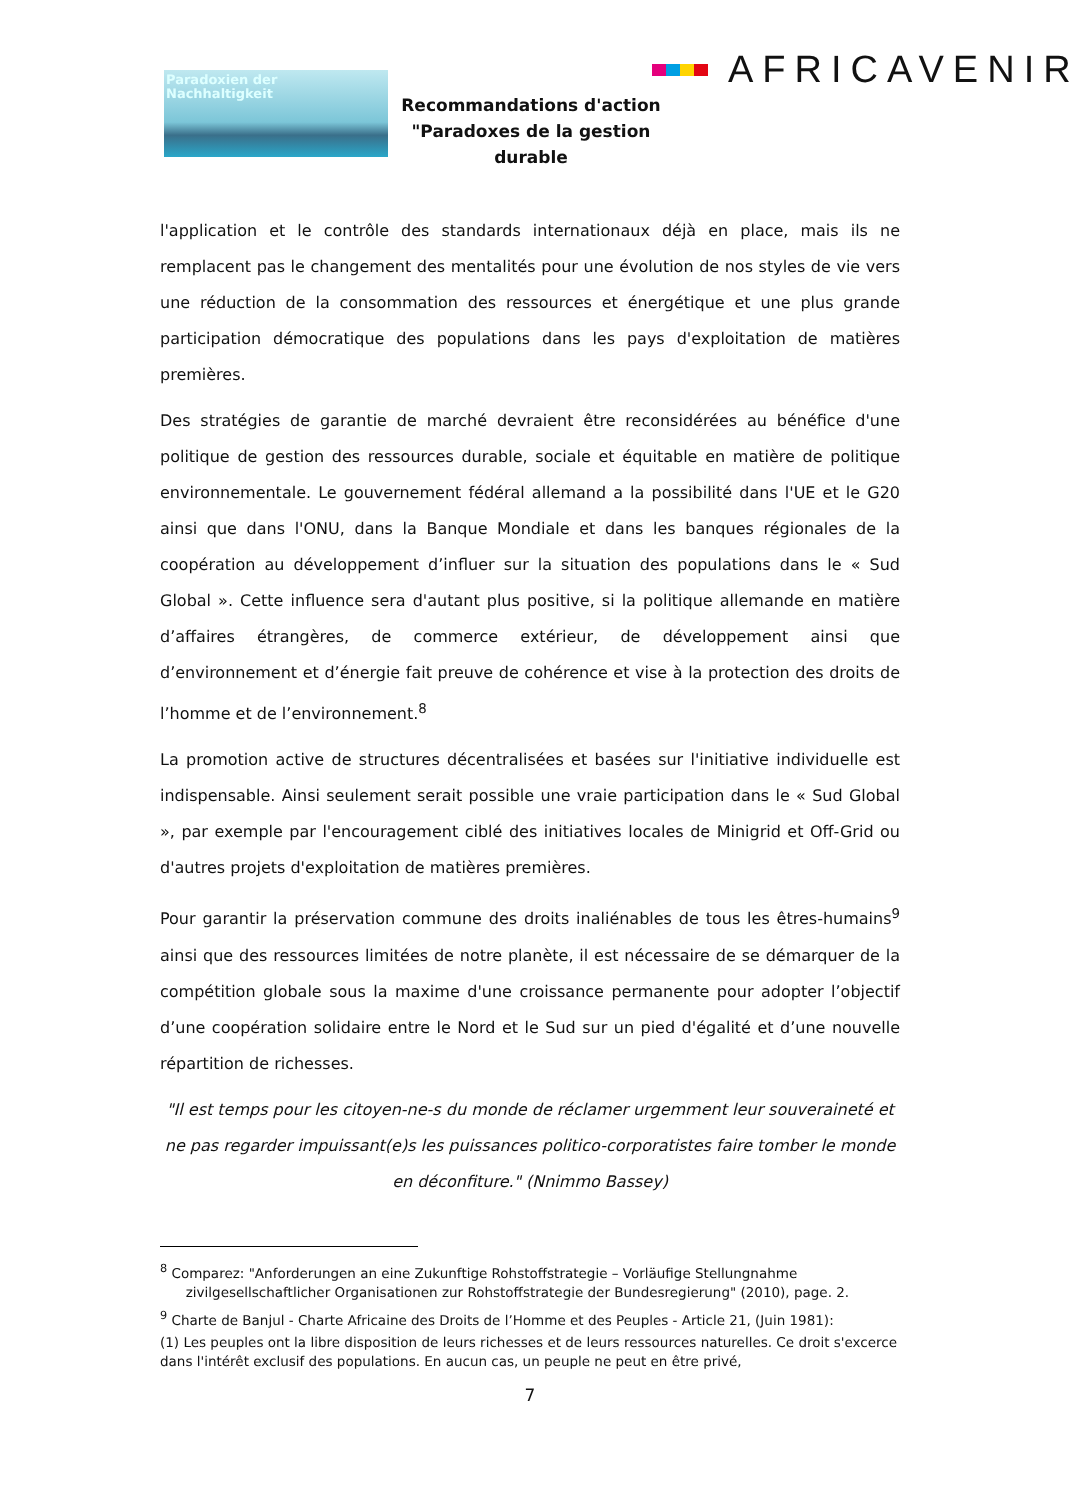Paradoxien der
Nachhaltigkeit
AFRICAVENIR
Recommandations d'action
"Paradoxes de la gestion durable
l'application et le contrôle des standards internationaux déjà en place, mais ils ne remplacent pas le changement des mentalités pour une évolution de nos styles de vie vers une réduction de la consommation des ressources et énergétique et une plus grande participation démocratique des populations dans les pays d'exploitation de matières premières.
Des stratégies de garantie de marché devraient être reconsidérées au bénéfice d'une politique de gestion des ressources durable, sociale et équitable en matière de politique environnementale. Le gouvernement fédéral allemand a la possibilité dans l'UE et le G20 ainsi que dans l'ONU, dans la Banque Mondiale et dans les banques régionales de la coopération au développement d’influer sur la situation des populations dans le « Sud Global ». Cette influence sera d'autant plus positive, si la politique allemande en matière d’affaires étrangères, de commerce extérieur, de développement ainsi que d’environnement et d’énergie fait preuve de cohérence et vise à la protection des droits de l’homme et de l’environnement.<sup>8</sup>
La promotion active de structures décentralisées et basées sur l'initiative individuelle est indispensable. Ainsi seulement serait possible une vraie participation dans le « Sud Global », par exemple par l'encouragement ciblé des initiatives locales de Minigrid et Off-Grid ou d'autres projets d'exploitation de matières premières.
Pour garantir la préservation commune des droits inaliénables de tous les êtres-humains<sup>9</sup> ainsi que des ressources limitées de notre planète, il est nécessaire de se démarquer de la compétition globale sous la maxime d'une croissance permanente pour adopter l’objectif d’une coopération solidaire entre le Nord et le Sud sur un pied d'égalité et d’une nouvelle répartition de richesses.
"Il est temps pour les citoyen-ne-s du monde de réclamer urgemment leur souveraineté et ne pas regarder impuissant(e)s les puissances politico-corporatistes faire tomber le monde en déconfiture." (Nnimmo Bassey)
<sup>8</sup> Comparez: "Anforderungen an eine Zukunftige Rohstoffstrategie – Vorläufige Stellungnahme
zivilgesellschaftlicher Organisationen zur Rohstoffstrategie der Bundesregierung" (2010), page. 2.
<sup>9</sup> Charte de Banjul - Charte Africaine des Droits de l’Homme et des Peuples - Article 21, (Juin 1981):
(1) Les peuples ont la libre disposition de leurs richesses et de leurs ressources naturelles. Ce droit s'excerce dans l'intérêt exclusif des populations. En aucun cas, un peuple ne peut en être privé,
7